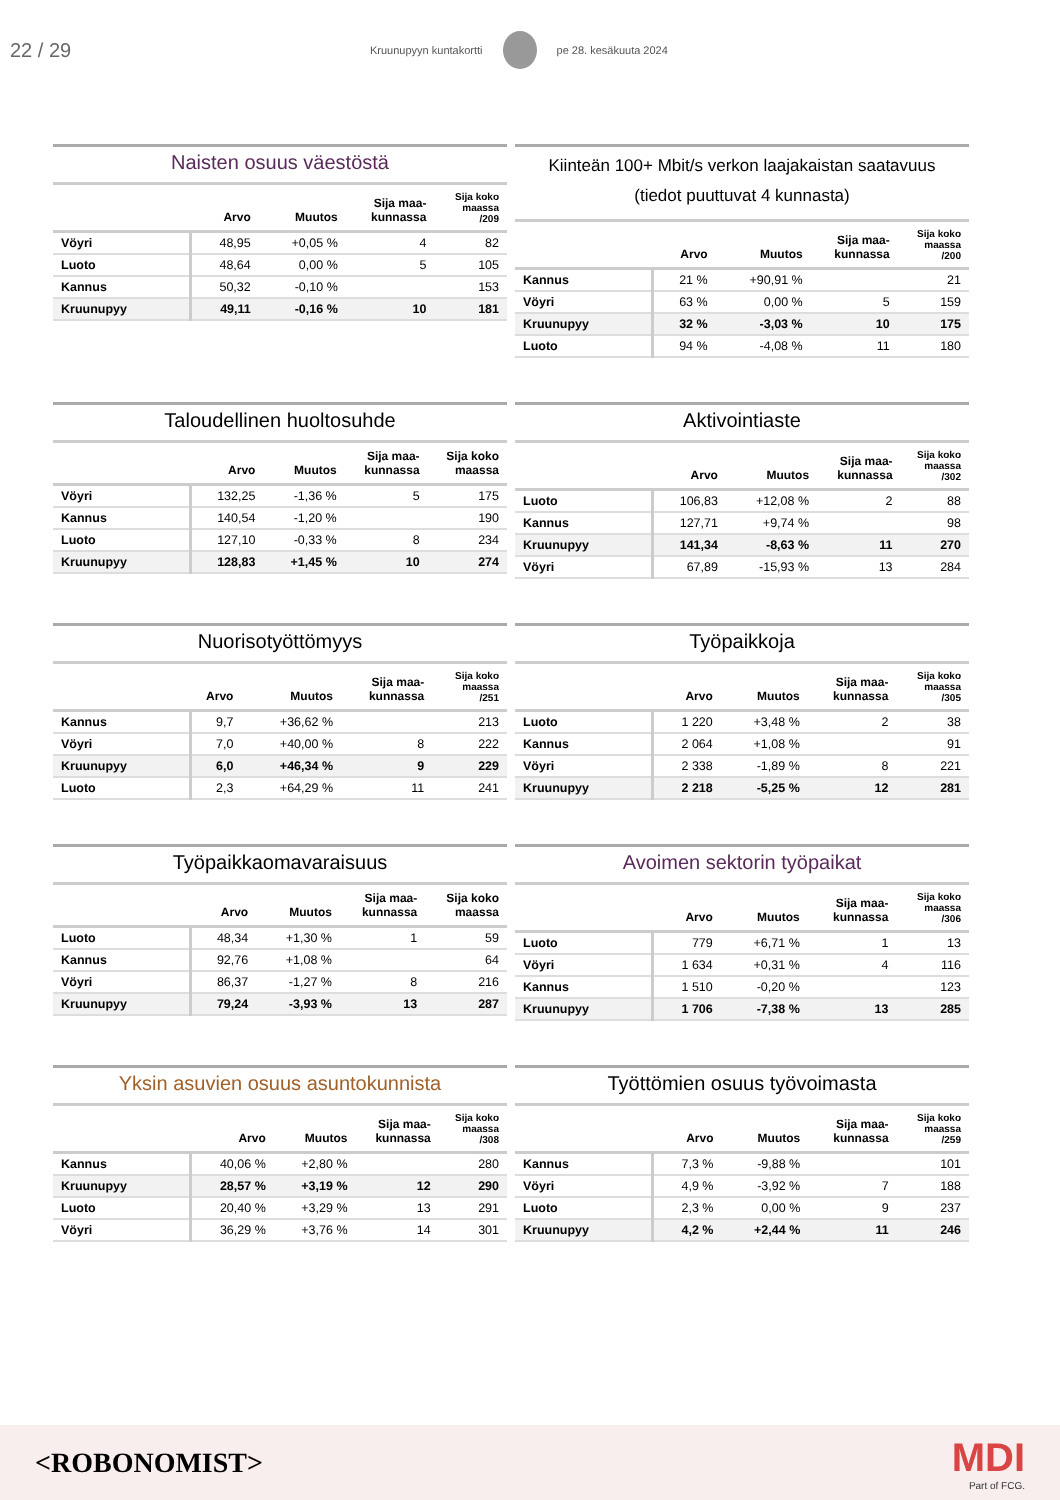22 / 29
Kruunupyyn kuntakortti pe 28. kesäkuuta 2024
Naisten osuus väestöstä
| | Arvo | Muutos | Sija maa- kunnassa | Sija koko maassa /209 |
| --- | --- | --- | --- | --- |
| Vöyri | 48,95 | +0,05 % | 4 | 82 |
| Luoto | 48,64 | 0,00 % | 5 | 105 |
| Kannus | 50,32 | -0,10 % | | 153 |
| Kruunupyy | 49,11 | -0,16 % | 10 | 181 |
Kiinteän 100+ Mbit/s verkon laajakaistan saatavuus
(tiedot puuttuvat 4 kunnasta)
| | Arvo | Muutos | Sija maa- kunnassa | Sija koko maassa /200 |
| --- | --- | --- | --- | --- |
| Kannus | 21 % | +90,91 % | | 21 |
| Vöyri | 63 % | 0,00 % | 5 | 159 |
| Kruunupyy | 32 % | -3,03 % | 10 | 175 |
| Luoto | 94 % | -4,08 % | 11 | 180 |
Taloudellinen huoltosuhde
| | Arvo | Muutos | Sija maa- kunnassa | Sija koko maassa |
| --- | --- | --- | --- | --- |
| Vöyri | 132,25 | -1,36 % | 5 | 175 |
| Kannus | 140,54 | -1,20 % | | 190 |
| Luoto | 127,10 | -0,33 % | 8 | 234 |
| Kruunupyy | 128,83 | +1,45 % | 10 | 274 |
Aktivointiaste
| | Arvo | Muutos | Sija maa- kunnassa | Sija koko maassa /302 |
| --- | --- | --- | --- | --- |
| Luoto | 106,83 | +12,08 % | 2 | 88 |
| Kannus | 127,71 | +9,74 % | | 98 |
| Kruunupyy | 141,34 | -8,63 % | 11 | 270 |
| Vöyri | 67,89 | -15,93 % | 13 | 284 |
Nuorisotyöttömyys
| | Arvo | Muutos | Sija maa- kunnassa | Sija koko maassa /251 |
| --- | --- | --- | --- | --- |
| Kannus | 9,7 | +36,62 % | | 213 |
| Vöyri | 7,0 | +40,00 % | 8 | 222 |
| Kruunupyy | 6,0 | +46,34 % | 9 | 229 |
| Luoto | 2,3 | +64,29 % | 11 | 241 |
Työpaikkoja
| | Arvo | Muutos | Sija maa- kunnassa | Sija koko maassa /305 |
| --- | --- | --- | --- | --- |
| Luoto | 1 220 | +3,48 % | 2 | 38 |
| Kannus | 2 064 | +1,08 % | | 91 |
| Vöyri | 2 338 | -1,89 % | 8 | 221 |
| Kruunupyy | 2 218 | -5,25 % | 12 | 281 |
Työpaikkaomavaraisuus
| | Arvo | Muutos | Sija maa- kunnassa | Sija koko maassa |
| --- | --- | --- | --- | --- |
| Luoto | 48,34 | +1,30 % | 1 | 59 |
| Kannus | 92,76 | +1,08 % | | 64 |
| Vöyri | 86,37 | -1,27 % | 8 | 216 |
| Kruunupyy | 79,24 | -3,93 % | 13 | 287 |
Avoimen sektorin työpaikat
| | Arvo | Muutos | Sija maa- kunnassa | Sija koko maassa /306 |
| --- | --- | --- | --- | --- |
| Luoto | 779 | +6,71 % | 1 | 13 |
| Vöyri | 1 634 | +0,31 % | 4 | 116 |
| Kannus | 1 510 | -0,20 % | | 123 |
| Kruunupyy | 1 706 | -7,38 % | 13 | 285 |
Yksin asuvien osuus asuntokunnista
| | Arvo | Muutos | Sija maa- kunnassa | Sija koko maassa /308 |
| --- | --- | --- | --- | --- |
| Kannus | 40,06 % | +2,80 % | | 280 |
| Kruunupyy | 28,57 % | +3,19 % | 12 | 290 |
| Luoto | 20,40 % | +3,29 % | 13 | 291 |
| Vöyri | 36,29 % | +3,76 % | 14 | 301 |
Työttömien osuus työvoimasta
| | Arvo | Muutos | Sija maa- kunnassa | Sija koko maassa /259 |
| --- | --- | --- | --- | --- |
| Kannus | 7,3 % | -9,88 % | | 101 |
| Vöyri | 4,9 % | -3,92 % | 7 | 188 |
| Luoto | 2,3 % | 0,00 % | 9 | 237 |
| Kruunupyy | 4,2 % | +2,44 % | 11 | 246 |
<ROBONOMIST>
MDI
Part of FCG.